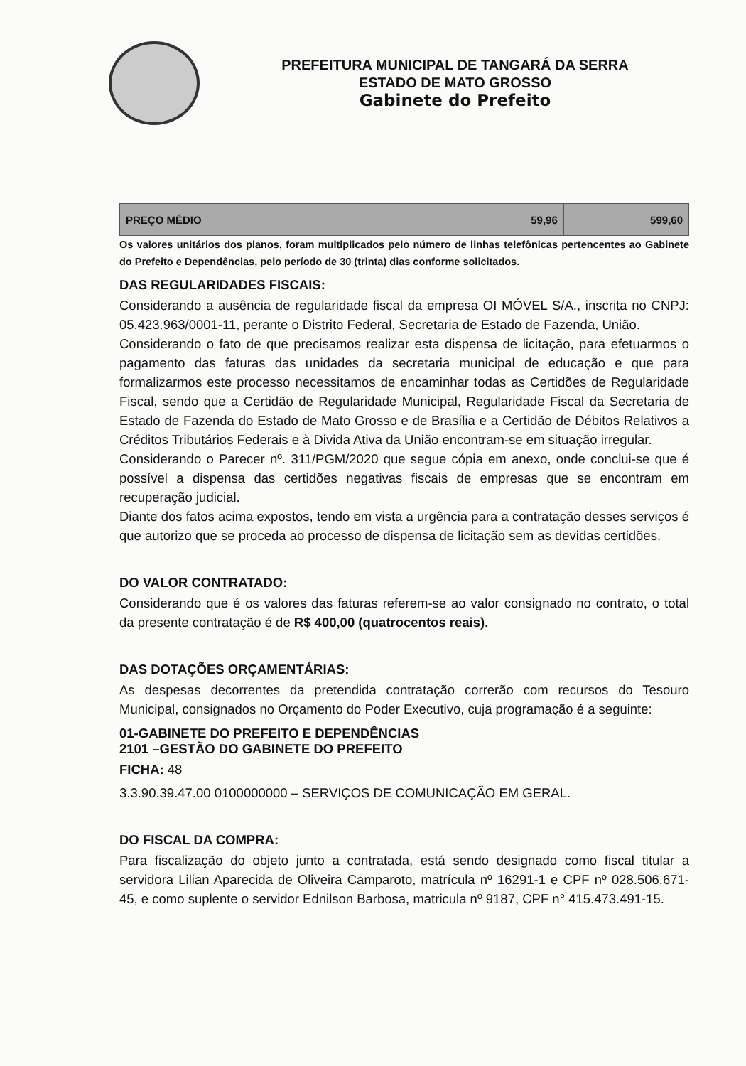PREFEITURA MUNICIPAL DE TANGARÁ DA SERRA
ESTADO DE MATO GROSSO
Gabinete do Prefeito
| PREÇO MÉDIO | 59,96 | 599,60 |
Os valores unitários dos planos, foram multiplicados pelo número de linhas telefônicas pertencentes ao Gabinete do Prefeito e Dependências, pelo período de 30 (trinta) dias conforme solicitados.
DAS REGULARIDADES FISCAIS:
Considerando a ausência de regularidade fiscal da empresa OI MÓVEL S/A., inscrita no CNPJ: 05.423.963/0001-11, perante o Distrito Federal, Secretaria de Estado de Fazenda, União.
Considerando o fato de que precisamos realizar esta dispensa de licitação, para efetuarmos o pagamento das faturas das unidades da secretaria municipal de educação e que para formalizarmos este processo necessitamos de encaminhar todas as Certidões de Regularidade Fiscal, sendo que a Certidão de Regularidade Municipal, Regularidade Fiscal da Secretaria de Estado de Fazenda do Estado de Mato Grosso e de Brasília e a Certidão de Débitos Relativos a Créditos Tributários Federais e à Divida Ativa da União encontram-se em situação irregular.
Considerando o Parecer nº. 311/PGM/2020 que segue cópia em anexo, onde conclui-se que é possível a dispensa das certidões negativas fiscais de empresas que se encontram em recuperação judicial.
Diante dos fatos acima expostos, tendo em vista a urgência para a contratação desses serviços é que autorizo que se proceda ao processo de dispensa de licitação sem as devidas certidões.
DO VALOR CONTRATADO:
Considerando que é os valores das faturas referem-se ao valor consignado no contrato, o total da presente contratação é de R$ 400,00 (quatrocentos reais).
DAS DOTAÇÕES ORÇAMENTÁRIAS:
As despesas decorrentes da pretendida contratação correrão com recursos do Tesouro Municipal, consignados no Orçamento do Poder Executivo, cuja programação é a seguinte:
01-GABINETE DO PREFEITO E DEPENDÊNCIAS
2101 –GESTÃO DO GABINETE DO PREFEITO
FICHA: 48
3.3.90.39.47.00 0100000000 – SERVIÇOS DE COMUNICAÇÃO EM GERAL.
DO FISCAL DA COMPRA:
Para fiscalização do objeto junto a contratada, está sendo designado como fiscal titular a servidora Lilian Aparecida de Oliveira Camparoto, matrícula nº 16291-1 e CPF nº 028.506.671-45, e como suplente o servidor Ednilson Barbosa, matricula nº 9187, CPF n° 415.473.491-15.